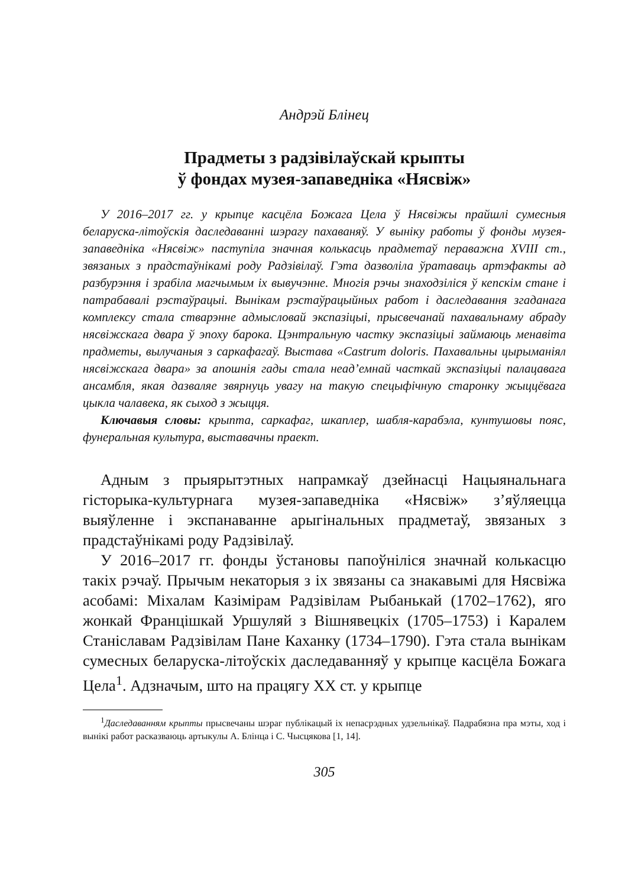Андрэй Блінец
Прадметы з радзівілаўскай крыпты
ў фондах музея-запаведніка «Нясвіж»
У 2016–2017 гг. у крыпце касцёла Божага Цела ў Нясвіжы прайшлі сумесныя беларуска-літоўскія даследаванні шэрагу пахаваняў. У выніку работы ў фонды музея-запаведніка «Нясвіж» паступіла значная колькасць прадметаў пераважна XVIII ст., звязаных з прадстаўнікамі роду Радзівілаў. Гэта дазволіла ўратаваць артэфакты ад разбурэння і зрабіла магчымым іх вывучэнне. Многія рэчы знаходзіліся ў кепскім стане і патрабавалі рэстаўрацыі. Вынікам рэстаўрацыйных работ і даследавання згаданага комплексу стала стварэнне адмысловай экспазіцыі, прысвечанай пахавальнаму абраду нясвіжскага двара ў эпоху барока. Цэнтральную частку экспазіцыі займаюць менавіта прадметы, вылучаныя з саркафагаў. Выстава «Castrum doloris. Пахавальны цырыманіял нясвіжскага двара» за апошнія гады стала неад’емнай часткай экспазіцыі палацавага ансамбля, якая дазваляе звярнуць увагу на такую спецыфічную старонку жыццёвага цыкла чалавека, як сыход з жыцця.
Ключавыя словы: крыпта, саркафаг, шкаплер, шабля-карабэла, кунтушовы пояс, фунеральная культура, выставачны праект.
Адным з прыярытэтных напрамкаў дзейнасці Нацыянальнага гісторыка-культурнага музея-запаведніка «Нясвіж» з’яўляецца выяўленне і экспанаванне арыгінальных прадметаў, звязаных з прадстаўнікамі роду Радзівілаў.
У 2016–2017 гг. фонды ўстановы папоўніліся значнай колькасцю такіх рэчаў. Прычым некаторыя з іх звязаны са знакавымі для Нясвіжа асобамі: Міхалам Казімірам Радзівілам Рыбанькай (1702–1762), яго жонкай Францішкай Уршуляй з Вішнявецкіх (1705–1753) і Каралем Станіславам Радзівілам Пане Каханку (1734–1790). Гэта стала вынікам сумесных беларуска-літоўскіх даследаванняў у крыпце касцёла Божага Цела<sup>1</sup>. Адзначым, што на працягу XX ст. у крыпце
<sup>1</sup> Даследаванням крыпты прысвечаны шэраг публікацый іх непасрэдных удзельнікаў. Падрабязна пра мэты, ход і вынікі работ расказваюць артыкулы А. Блінца і С. Чысцякова [1, 14].
305